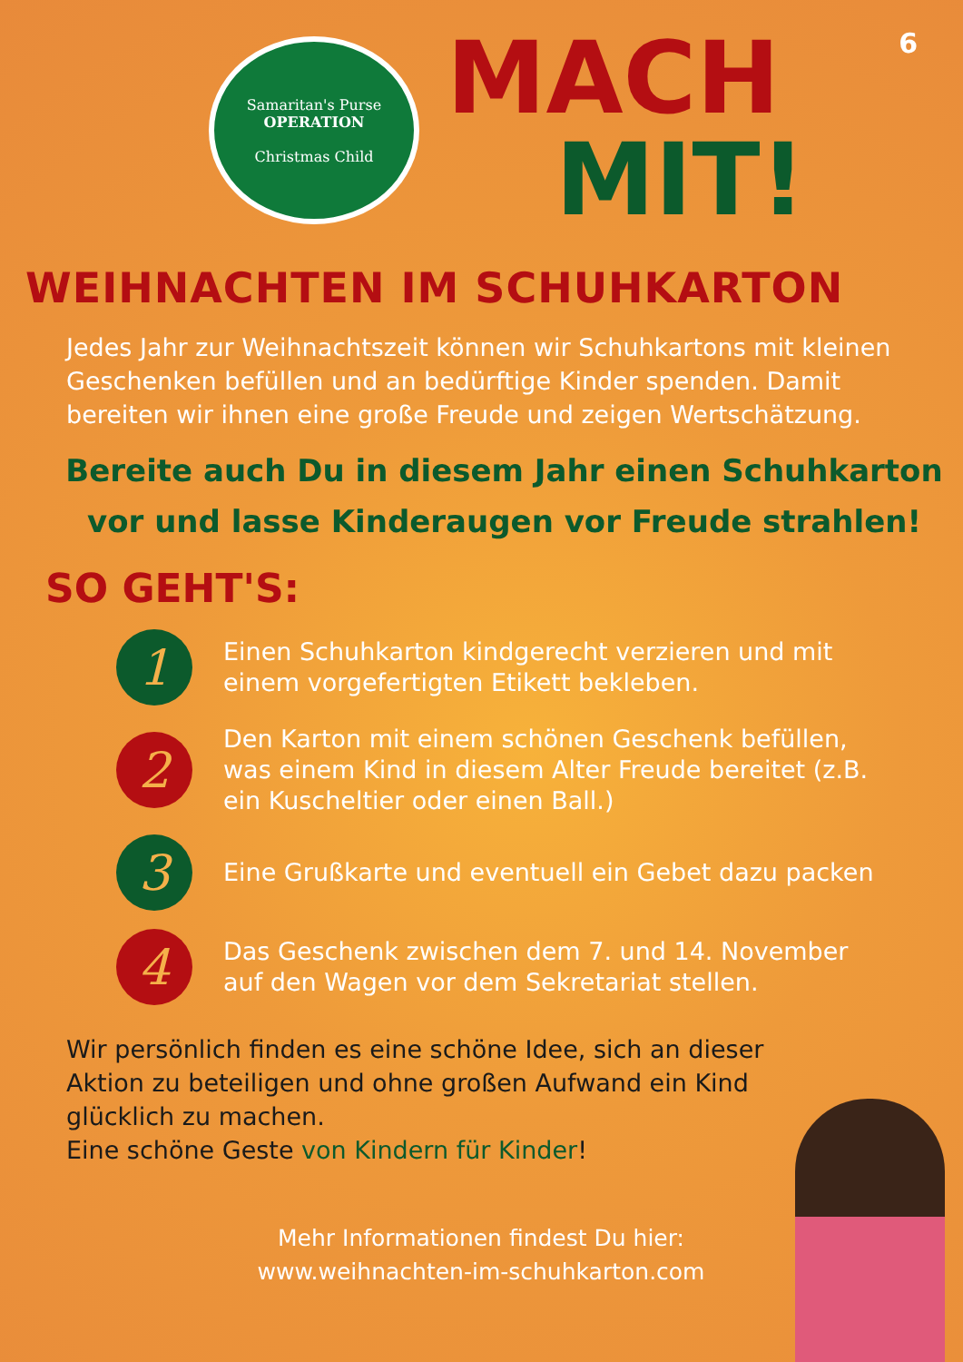6
Samaritan's Purse
OPERATION
Christmas Child
MACH
MIT!
WEIHNACHTEN IM SCHUHKARTON
Jedes Jahr zur Weihnachtszeit können wir Schuhkartons mit kleinen Geschenken befüllen und an bedürftige Kinder spenden. Damit bereiten wir ihnen eine große Freude und zeigen Wertschätzung.
Bereite auch Du in diesem Jahr einen Schuhkarton vor und lasse Kinderaugen vor Freude strahlen!
SO GEHT'S:
1
Einen Schuhkarton kindgerecht verzieren und mit einem vorgefertigten Etikett bekleben.
2
Den Karton mit einem schönen Geschenk befüllen, was einem Kind in diesem Alter Freude bereitet (z.B. ein Kuscheltier oder einen Ball.)
3
Eine Grußkarte und eventuell ein Gebet dazu packen
4
Das Geschenk zwischen dem 7. und 14. November auf den Wagen vor dem Sekretariat stellen.
Wir persönlich finden es eine schöne Idee, sich an dieser Aktion zu beteiligen und ohne großen Aufwand ein Kind glücklich zu machen.
Eine schöne Geste von Kindern für Kinder!
Mehr Informationen findest Du hier:
www.weihnachten-im-schuhkarton.com